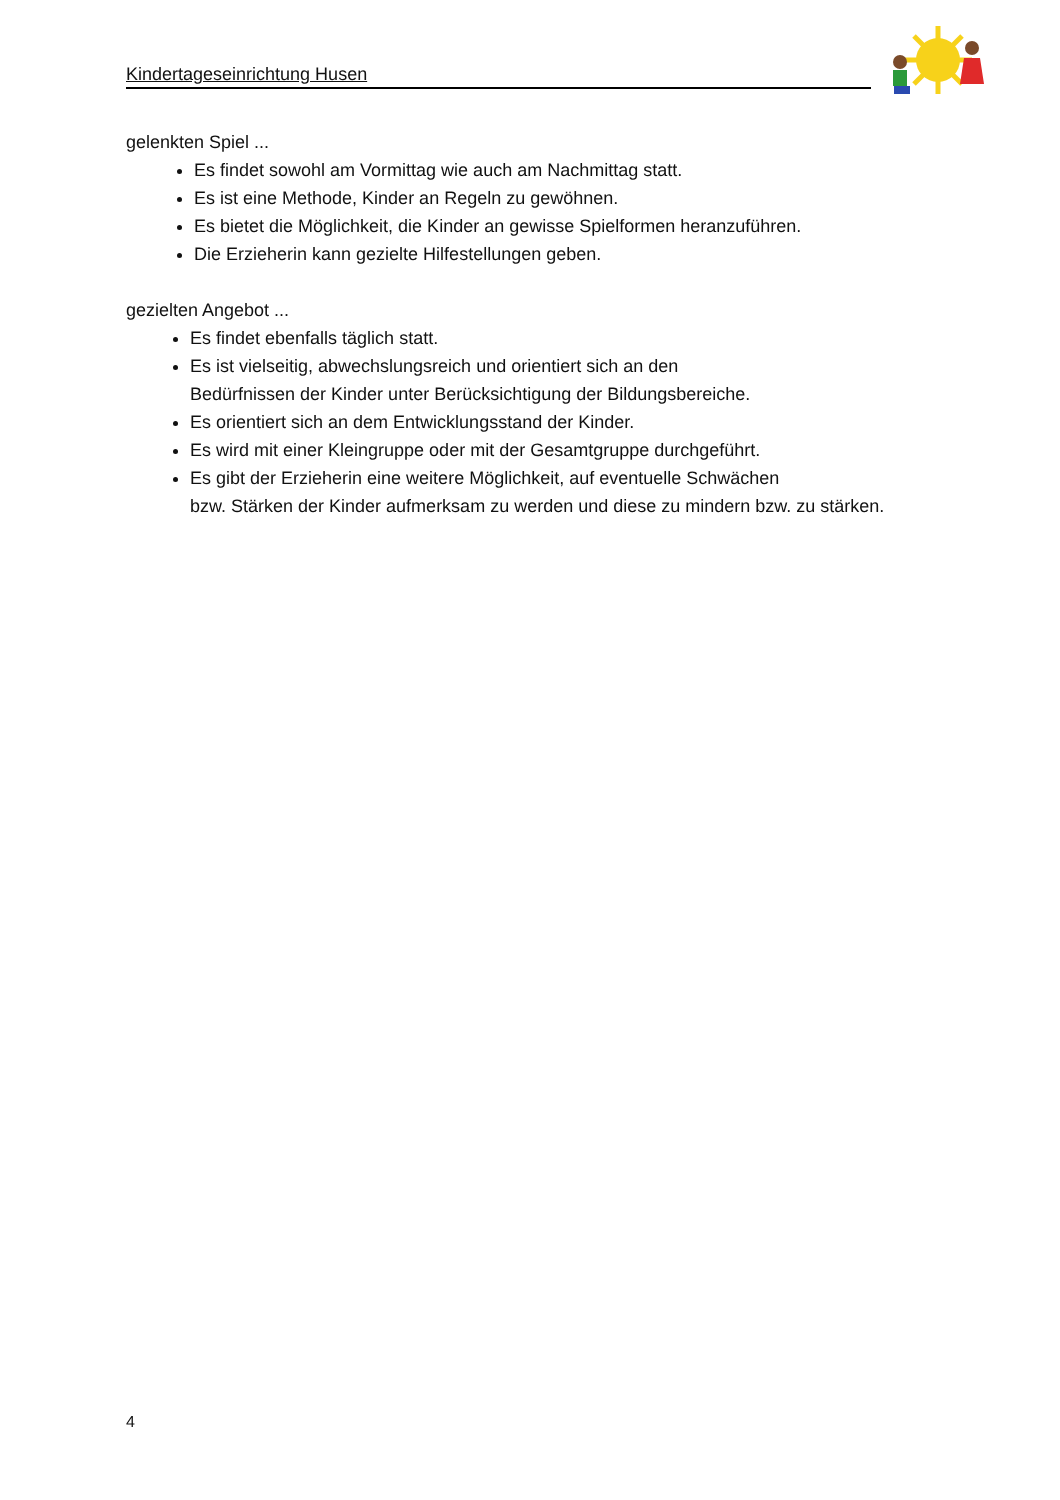Kindertageseinrichtung Husen
gelenkten Spiel ...
Es findet sowohl am Vormittag wie auch am Nachmittag statt.
Es ist eine Methode, Kinder an Regeln zu gewöhnen.
Es bietet die Möglichkeit, die Kinder an gewisse Spielformen heranzuführen.
Die Erzieherin kann gezielte Hilfestellungen geben.
gezielten Angebot ...
Es findet ebenfalls täglich statt.
Es ist vielseitig, abwechslungsreich und orientiert sich an den
Bedürfnissen der Kinder unter Berücksichtigung der Bildungsbereiche.
Es orientiert sich an dem Entwicklungsstand der Kinder.
Es wird mit einer Kleingruppe oder mit der Gesamtgruppe durchgeführt.
Es gibt der Erzieherin eine weitere Möglichkeit, auf eventuelle Schwächen
bzw. Stärken der Kinder aufmerksam zu werden und diese zu mindern bzw. zu stärken.
4